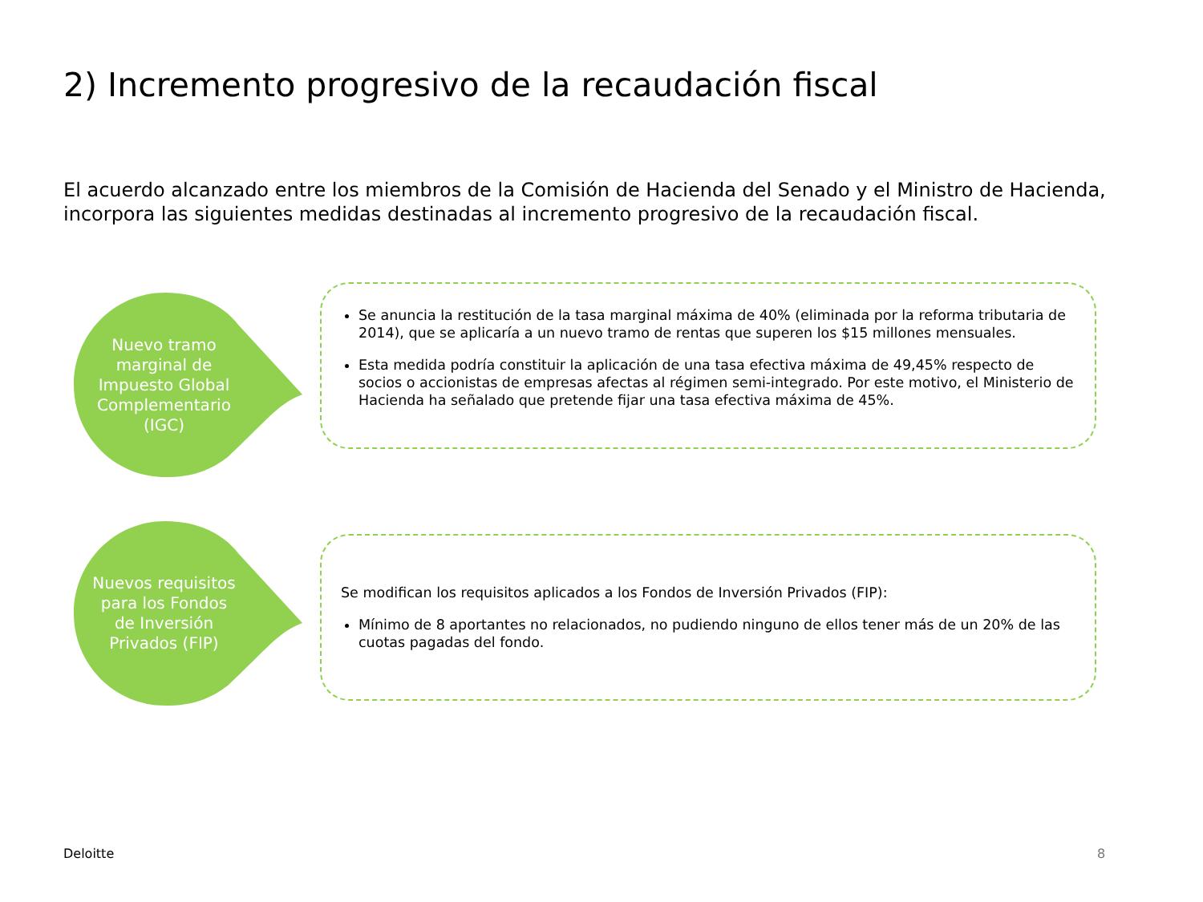2) Incremento progresivo de la recaudación fiscal
El acuerdo alcanzado entre los miembros de la Comisión de Hacienda del Senado y el Ministro de Hacienda, incorpora las siguientes medidas destinadas al incremento progresivo de la recaudación fiscal.
Nuevo tramo marginal de Impuesto Global Complementario (IGC)
Se anuncia la restitución de la tasa marginal máxima de 40% (eliminada por la reforma tributaria de 2014), que se aplicaría a un nuevo tramo de rentas que superen los $15 millones mensuales.
Esta medida podría constituir la aplicación de una tasa efectiva máxima de 49,45% respecto de socios o accionistas de empresas afectas al régimen semi-integrado. Por este motivo, el Ministerio de Hacienda ha señalado que pretende fijar una tasa efectiva máxima de 45%.
Nuevos requisitos para los Fondos de Inversión Privados (FIP)
Se modifican los requisitos aplicados a los Fondos de Inversión Privados (FIP):
Mínimo de 8 aportantes no relacionados, no pudiendo ninguno de ellos tener más de un 20% de las cuotas pagadas del fondo.
Deloitte 8